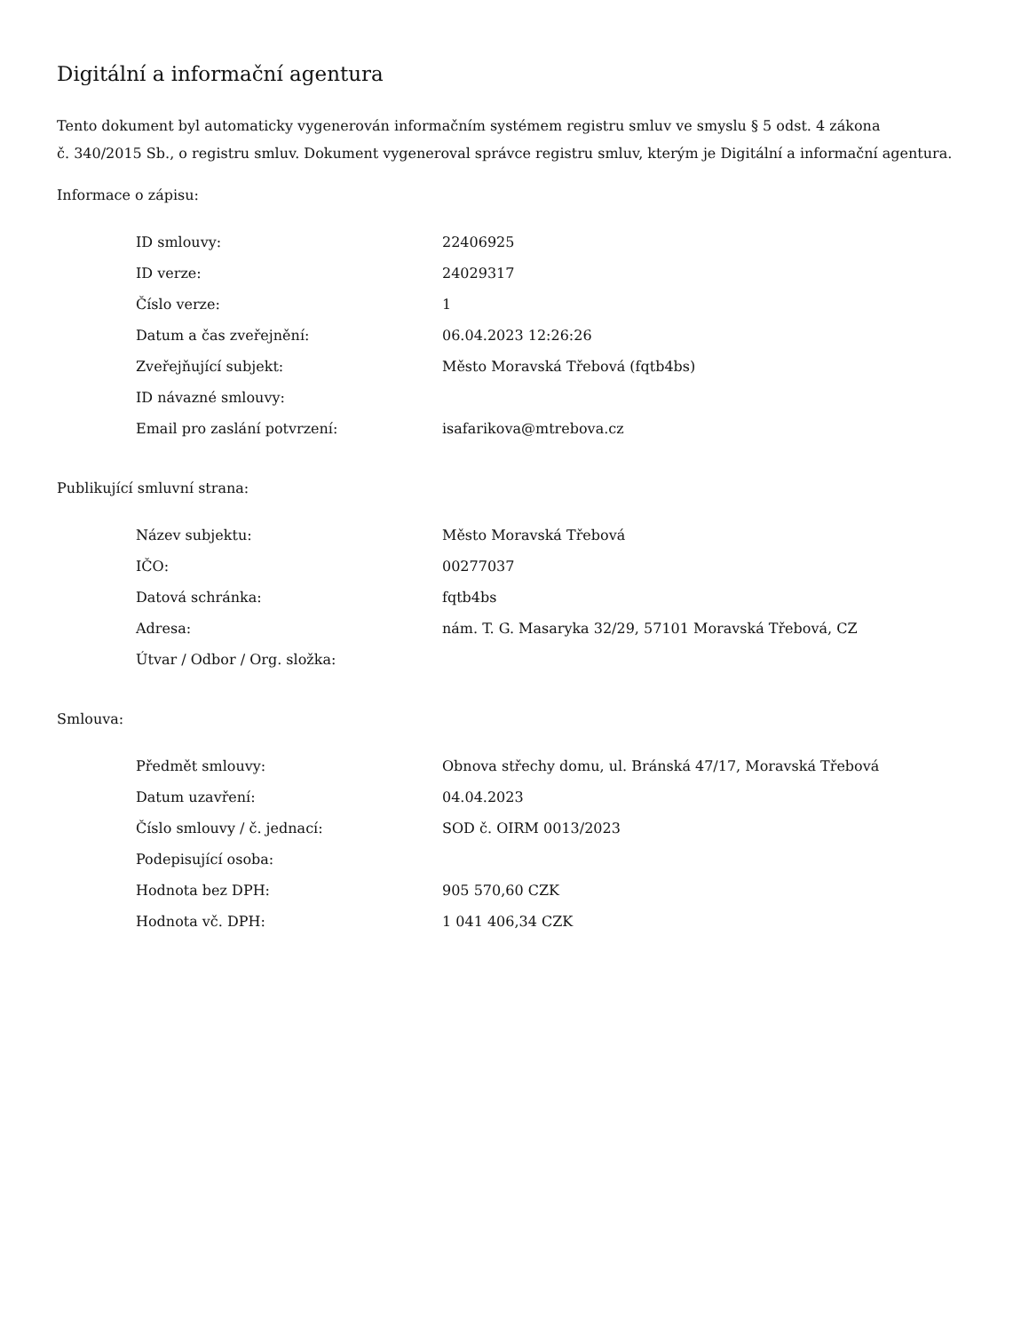Digitální a informační agentura
Tento dokument byl automaticky vygenerován informačním systémem registru smluv ve smyslu § 5 odst. 4 zákona
č. 340/2015 Sb., o registru smluv. Dokument vygeneroval správce registru smluv, kterým je Digitální a informační agentura.
Informace o zápisu:
| ID smlouvy: | 22406925 |
| ID verze: | 24029317 |
| Číslo verze: | 1 |
| Datum a čas zveřejnění: | 06.04.2023 12:26:26 |
| Zveřejňující subjekt: | Město Moravská Třebová (fqtb4bs) |
| ID návazné smlouvy: | |
| Email pro zaslání potvrzení: | isafarikova@mtrebova.cz |
Publikující smluvní strana:
| Název subjektu: | Město Moravská Třebová |
| IČO: | 00277037 |
| Datová schránka: | fqtb4bs |
| Adresa: | nám. T. G. Masaryka 32/29, 57101 Moravská Třebová, CZ |
| Útvar / Odbor / Org. složka: | |
Smlouva:
| Předmět smlouvy: | Obnova střechy domu, ul. Bránská 47/17, Moravská Třebová |
| Datum uzavření: | 04.04.2023 |
| Číslo smlouvy / č. jednací: | SOD č. OIRM 0013/2023 |
| Podepisující osoba: | |
| Hodnota bez DPH: | 905 570,60 CZK |
| Hodnota vč. DPH: | 1 041 406,34 CZK |